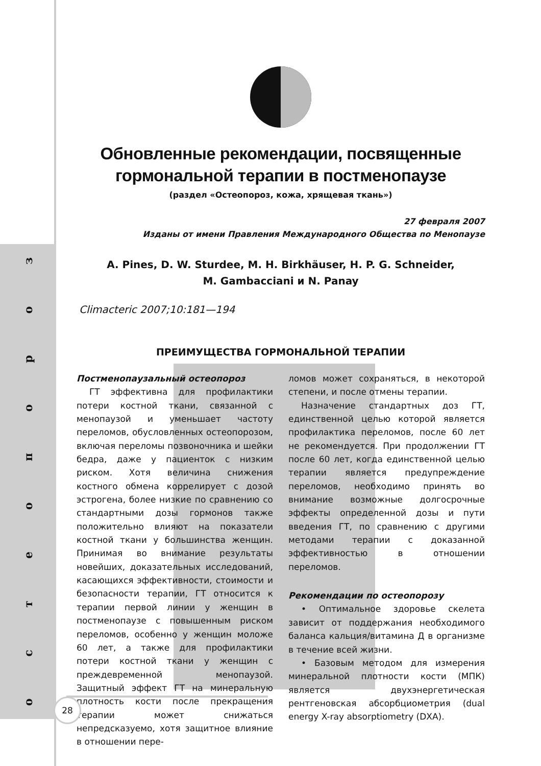зоропоетсо
Обновленные рекомендации, посвященные
гормональной терапии в постменопаузе
(раздел «Остеопороз, кожа, хрящевая ткань»)
27 февраля 2007
Изданы от имени Правления Международного Общества по Менопаузе
A. Pines, D. W. Sturdee, M. H. Birkhäuser, H. P. G. Schneider,
M. Gambacciani и N. Panay
Climacteric 2007;10:181—194
ПРЕИМУЩЕСТВА ГОРМОНАЛЬНОЙ ТЕРАПИИ
Постменопаузальный остеопороз
ГТ эффективна для профилактики потери костной ткани, связанной с менопаузой и уменьшает частоту переломов, обусловленных остеопорозом, включая переломы позвоночника и шейки бедра, даже у пациенток с низким риском. Хотя величина снижения костного обмена коррелирует с дозой эстрогена, более низкие по сравнению со стандартными дозы гормонов также положительно влияют на показатели костной ткани у большинства женщин. Принимая во внимание результаты новейших, доказательных исследований, касающихся эффективности, стоимости и безопасности терапии, ГТ относится к терапии первой линии у женщин в постменопаузе с повышенным риском переломов, особенно у женщин моложе 60 лет, а также для профилактики потери костной ткани у женщин с преждевременной менопаузой. Защитный эффект ГТ на минеральную плотность кости после прекращения терапии может снижаться непредсказуемо, хотя защитное влияние в отношении пере-
ломов может сохраняться, в некоторой степени, и после отмены терапии.
Назначение стандартных доз ГТ, единственной целью которой является профилактика переломов, после 60 лет не рекомендуется. При продолжении ГТ после 60 лет, когда единственной целью терапии является предупреждение переломов, необходимо принять во внимание возможные долгосрочные эффекты определенной дозы и пути введения ГТ, по сравнению с другими методами терапии с доказанной эффективностью в отношении переломов.
Рекомендации по остеопорозу
• Оптимальное здоровье скелета зависит от поддержания необходимого баланса кальция/витамина Д в организме в течение всей жизни.
• Базовым методом для измерения минеральной плотности кости (МПК) является двухэнергетическая рентгеновская абсорбциометрия (dual energy X-ray absorptiometry (DXA).
28